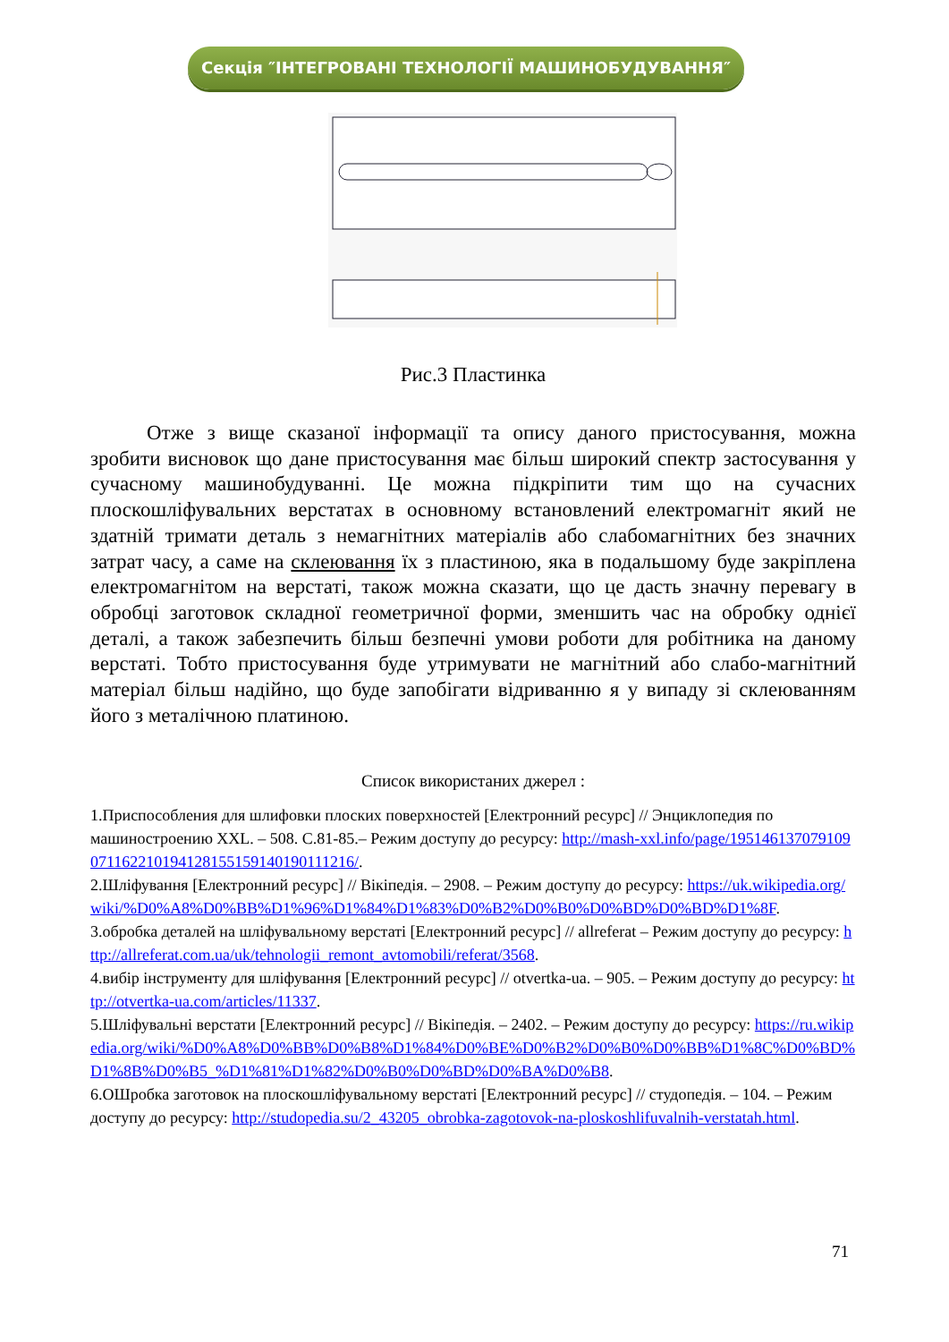Секція ″ІНТЕГРОВАНІ ТЕХНОЛОГІЇ МАШИНОБУДУВАННЯ″
Рис.3 Пластинка
Отже з вище сказаної інформації та опису даного пристосування, можна зробити висновок що дане пристосування має більш широкий спектр застосування у сучасному машинобудуванні. Це можна підкріпити тим що на сучасних плоскошліфувальних верстатах в основному встановлений електромагніт який не здатній тримати деталь з немагнітних матеріалів або слабомагнітних без значних затрат часу, а саме на склеювання їх з пластиною, яка в подальшому буде закріплена електромагнітом на верстаті, також можна сказати, що це дасть значну перевагу в обробці заготовок складної геометричної форми, зменшить час на обробку однієї деталі, а також забезпечить більш безпечні умови роботи для робітника на даному верстаті. Тобто пристосування буде утримувати не магнітний або слабо-магнітний матеріал більш надійно, що буде запобігати відриванню я у випаду зі склеюванням його з металічною платиною.
Список використаних джерел :
1.Приспособления для шлифовки плоских поверхностей [Електронний ресурс] // Энциклопедия по машиностроению XXL. – 508. С.81-85.– Режим доступу до ресурсу: http://mash-xxl.info/page/195146137079109071162210194128155159140190111216/.
2.Шліфування [Електронний ресурс] // Вікіпедія. – 2908. – Режим доступу до ресурсу: https://uk.wikipedia.org/wiki/%D0%A8%D0%BB%D1%96%D1%84%D1%83%D0%B2%D0%B0%D0%BD%D0%BD%D1%8F.
3.обробка деталей на шліфувальному верстаті [Електронний ресурс] // allreferat – Режим доступу до ресурсу: http://allreferat.com.ua/uk/tehnologii_remont_avtomobili/referat/3568.
4.вибір інструменту для шліфування [Електронний ресурс] // otvertka-ua. – 905. – Режим доступу до ресурсу: http://otvertka-ua.com/articles/11337.
5.Шліфувальні верстати [Електронний ресурс] // Вікіпедія. – 2402. – Режим доступу до ресурсу: https://ru.wikipedia.org/wiki/%D0%A8%D0%BB%D0%B8%D1%84%D0%BE%D0%B2%D0%B0%D0%BB%D1%8C%D0%BD%D1%8B%D0%B5_%D1%81%D1%82%D0%B0%D0%BD%D0%BA%D0%B8.
6.ОШробка заготовок на плоскошліфувальному верстаті [Електронний ресурс] // студопедія. – 104. – Режим доступу до ресурсу: http://studopedia.su/2_43205_obrobka-zagotovok-na-ploskoshlifuvalnih-verstatah.html.
71